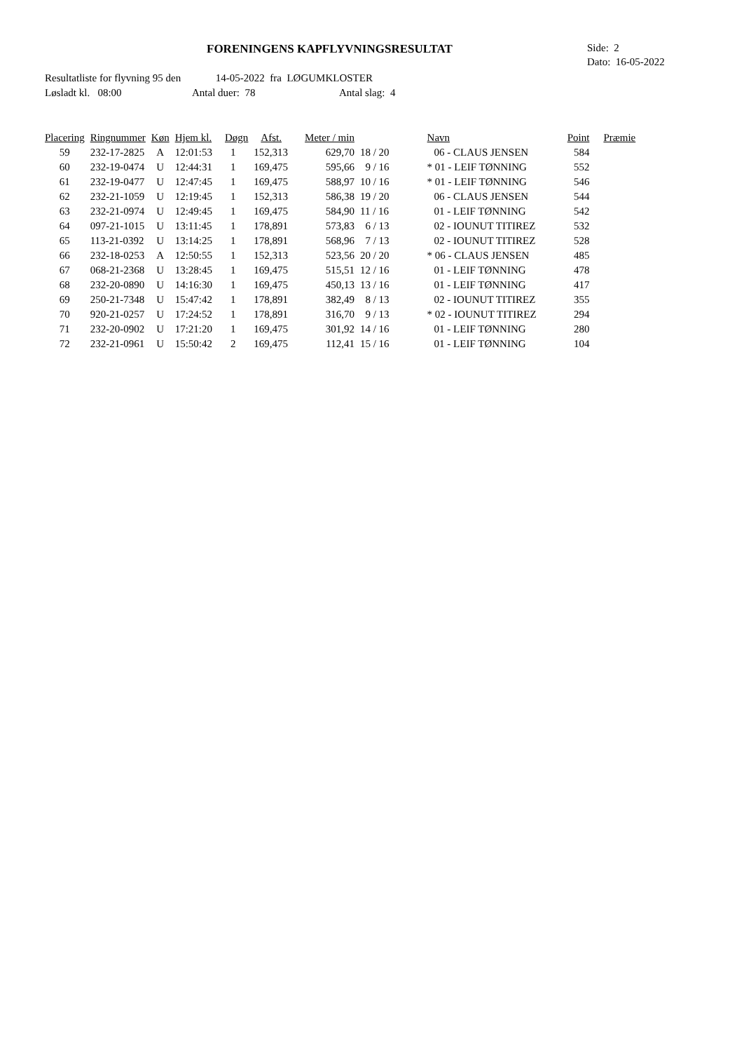FORENINGENS KAPFLYVNINGSRESULTAT
Side: 2
Dato: 16-05-2022
Resultatliste for flyvning 95 den 14-05-2022 fra LØGUMKLOSTER
Løsladt kl. 08:00 Antal duer: 78 Antal slag: 4
| Placering | Ringnummer | Køn | Hjem kl. | Døgn | Afst. | Meter / min | | Navn | Point | Præmie |
| --- | --- | --- | --- | --- | --- | --- | --- | --- | --- | --- |
| 59 | 232-17-2825 | A | 12:01:53 | 1 | 152,313 | 629,70 | 18 / 20 | 06 - CLAUS JENSEN | 584 | |
| 60 | 232-19-0474 | U | 12:44:31 | 1 | 169,475 | 595,66 | 9 / 16 | * 01 - LEIF TØNNING | 552 | |
| 61 | 232-19-0477 | U | 12:47:45 | 1 | 169,475 | 588,97 | 10 / 16 | * 01 - LEIF TØNNING | 546 | |
| 62 | 232-21-1059 | U | 12:19:45 | 1 | 152,313 | 586,38 | 19 / 20 | 06 - CLAUS JENSEN | 544 | |
| 63 | 232-21-0974 | U | 12:49:45 | 1 | 169,475 | 584,90 | 11 / 16 | 01 - LEIF TØNNING | 542 | |
| 64 | 097-21-1015 | U | 13:11:45 | 1 | 178,891 | 573,83 | 6 / 13 | 02 - IOUNUT TITIREZ | 532 | |
| 65 | 113-21-0392 | U | 13:14:25 | 1 | 178,891 | 568,96 | 7 / 13 | 02 - IOUNUT TITIREZ | 528 | |
| 66 | 232-18-0253 | A | 12:50:55 | 1 | 152,313 | 523,56 | 20 / 20 | * 06 - CLAUS JENSEN | 485 | |
| 67 | 068-21-2368 | U | 13:28:45 | 1 | 169,475 | 515,51 | 12 / 16 | 01 - LEIF TØNNING | 478 | |
| 68 | 232-20-0890 | U | 14:16:30 | 1 | 169,475 | 450,13 | 13 / 16 | 01 - LEIF TØNNING | 417 | |
| 69 | 250-21-7348 | U | 15:47:42 | 1 | 178,891 | 382,49 | 8 / 13 | 02 - IOUNUT TITIREZ | 355 | |
| 70 | 920-21-0257 | U | 17:24:52 | 1 | 178,891 | 316,70 | 9 / 13 | * 02 - IOUNUT TITIREZ | 294 | |
| 71 | 232-20-0902 | U | 17:21:20 | 1 | 169,475 | 301,92 | 14 / 16 | 01 - LEIF TØNNING | 280 | |
| 72 | 232-21-0961 | U | 15:50:42 | 2 | 169,475 | 112,41 | 15 / 16 | 01 - LEIF TØNNING | 104 | |